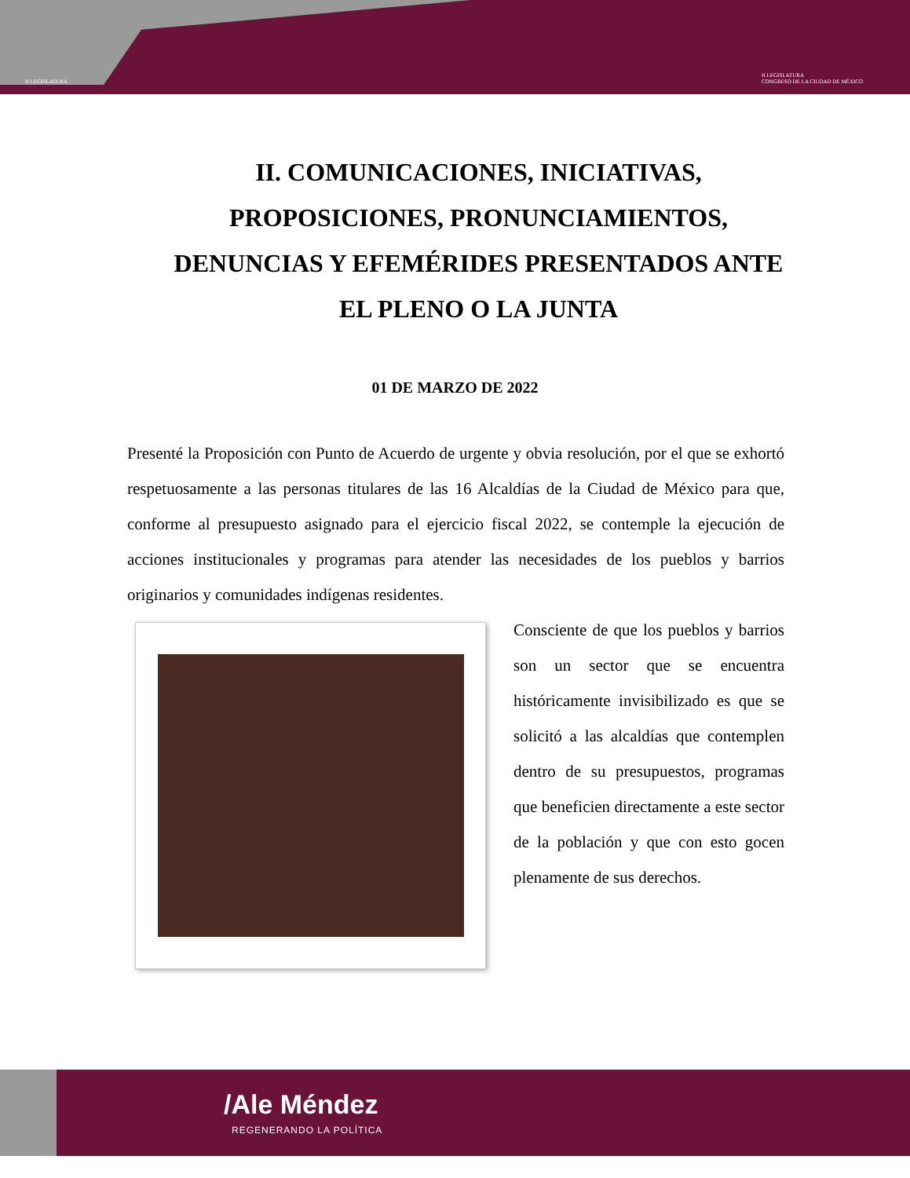II LEGISLATURA II LEGISLATURA
CONGRESO DE LA CIUDAD DE MÉXICO
II. COMUNICACIONES, INICIATIVAS, PROPOSICIONES, PRONUNCIAMIENTOS, DENUNCIAS Y EFEMÉRIDES PRESENTADOS ANTE EL PLENO O LA JUNTA
01 DE MARZO DE 2022
Presenté la Proposición con Punto de Acuerdo de urgente y obvia resolución, por el que se exhortó respetuosamente a las personas titulares de las 16 Alcaldías de la Ciudad de México para que, conforme al presupuesto asignado para el ejercicio fiscal 2022, se contemple la ejecución de acciones institucionales y programas para atender las necesidades de los pueblos y barrios originarios y comunidades indígenas residentes.
Consciente de que los pueblos y barrios son un sector que se encuentra históricamente invisibilizado es que se solicitó a las alcaldías que contemplen dentro de su presupuestos, programas que beneficien directamente a este sector de la población y que con esto gocen plenamente de sus derechos.
/Ale Méndez
REGENERANDO LA POLÍTICA